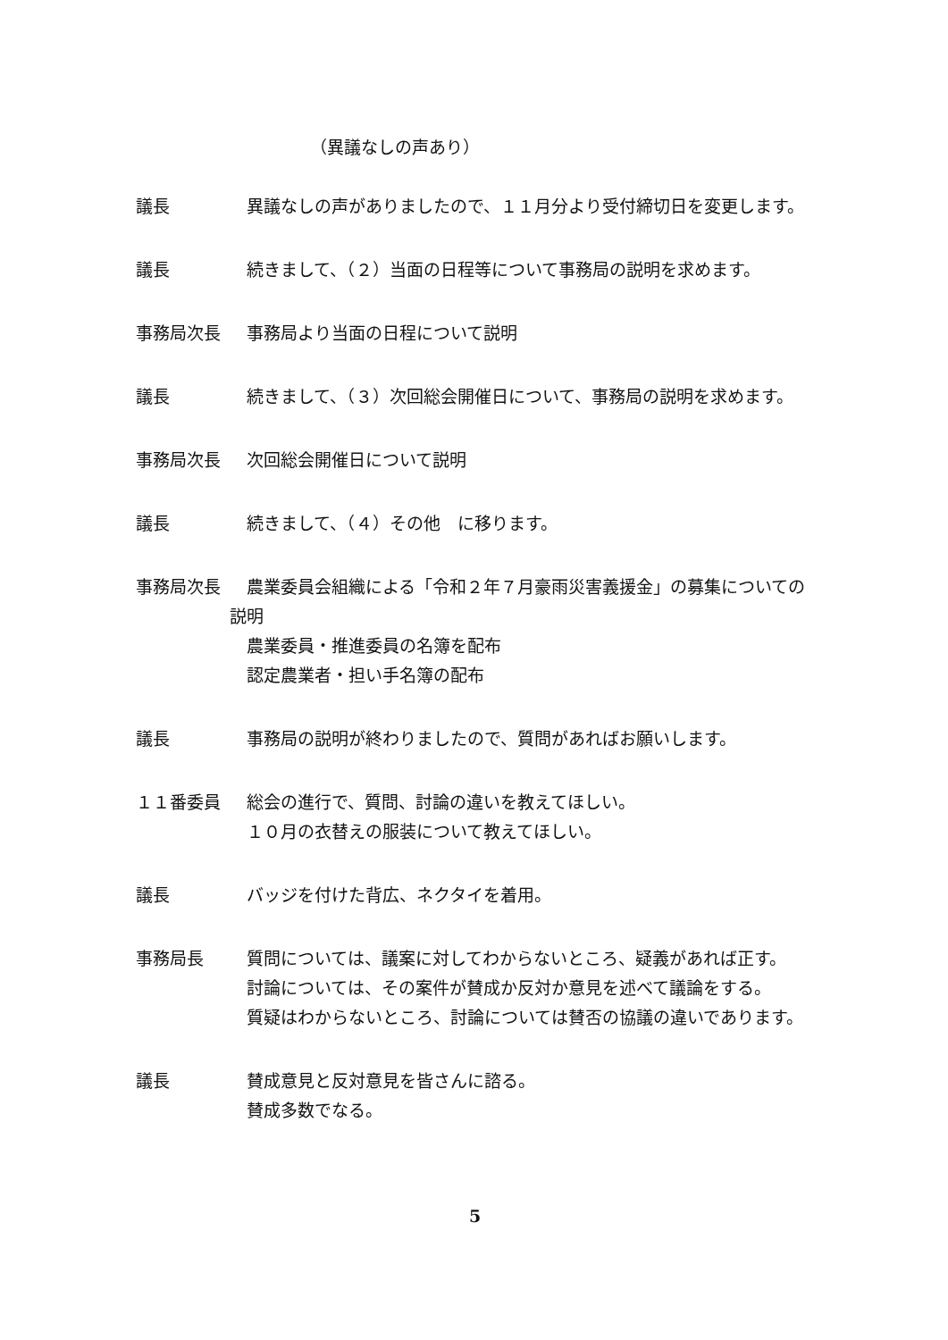（異議なしの声あり）
議長 　異議なしの声がありましたので、１１月分より受付締切日を変更します。
議長 　続きまして、（２）当面の日程等について事務局の説明を求めます。
事務局次長 　事務局より当面の日程について説明
議長 　続きまして、（３）次回総会開催日について、事務局の説明を求めます。
事務局次長 　次回総会開催日について説明
議長 　続きまして、（４）その他　に移ります。
事務局次長 　農業委員会組織による「令和２年７月豪雨災害義援金」の募集についての説明
　農業委員・推進委員の名簿を配布
　認定農業者・担い手名簿の配布
議長 　事務局の説明が終わりましたので、質問があればお願いします。
１１番委員 　総会の進行で、質問、討論の違いを教えてほしい。
　１０月の衣替えの服装について教えてほしい。
議長 　バッジを付けた背広、ネクタイを着用。
事務局長 　質問については、議案に対してわからないところ、疑義があれば正す。
　討論については、その案件が賛成か反対か意見を述べて議論をする。
　質疑はわからないところ、討論については賛否の協議の違いであります。
議長 　賛成意見と反対意見を皆さんに諮る。
　賛成多数でなる。
5